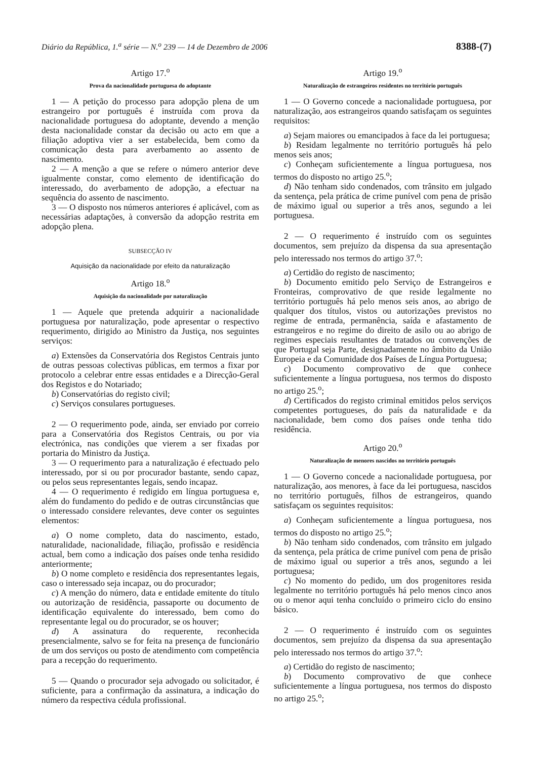Diário da República, 1.<sup>a</sup> série — N.<sup>o</sup> 239 — 14 de Dezembro de 2006 8388-(7)
Artigo 17.<sup>o</sup>
Prova da nacionalidade portuguesa do adoptante
1 — A petição do processo para adopção plena de um estrangeiro por português é instruída com prova da nacionalidade portuguesa do adoptante, devendo a menção desta nacionalidade constar da decisão ou acto em que a filiação adoptiva vier a ser estabelecida, bem como da comunicação desta para averbamento ao assento de nascimento.
2 — A menção a que se refere o número anterior deve igualmente constar, como elemento de identificação do interessado, do averbamento de adopção, a efectuar na sequência do assento de nascimento.
3 — O disposto nos números anteriores é aplicável, com as necessárias adaptações, à conversão da adopção restrita em adopção plena.
SUBSECÇÃO IV
Aquisição da nacionalidade por efeito da naturalização
Artigo 18.<sup>o</sup>
Aquisição da nacionalidade por naturalização
1 — Aquele que pretenda adquirir a nacionalidade portuguesa por naturalização, pode apresentar o respectivo requerimento, dirigido ao Ministro da Justiça, nos seguintes serviços:
a) Extensões da Conservatória dos Registos Centrais junto de outras pessoas colectivas públicas, em termos a fixar por protocolo a celebrar entre essas entidades e a Direcção-Geral dos Registos e do Notariado;
b) Conservatórias do registo civil;
c) Serviços consulares portugueses.
2 — O requerimento pode, ainda, ser enviado por correio para a Conservatória dos Registos Centrais, ou por via electrónica, nas condições que vierem a ser fixadas por portaria do Ministro da Justiça.
3 — O requerimento para a naturalização é efectuado pelo interessado, por si ou por procurador bastante, sendo capaz, ou pelos seus representantes legais, sendo incapaz.
4 — O requerimento é redigido em língua portuguesa e, além do fundamento do pedido e de outras circunstâncias que o interessado considere relevantes, deve conter os seguintes elementos:
a) O nome completo, data do nascimento, estado, naturalidade, nacionalidade, filiação, profissão e residência actual, bem como a indicação dos países onde tenha residido anteriormente;
b) O nome completo e residência dos representantes legais, caso o interessado seja incapaz, ou do procurador;
c) A menção do número, data e entidade emitente do título ou autorização de residência, passaporte ou documento de identificação equivalente do interessado, bem como do representante legal ou do procurador, se os houver;
d) A assinatura do requerente, reconhecida presencialmente, salvo se for feita na presença de funcionário de um dos serviços ou posto de atendimento com competência para a recepção do requerimento.
5 — Quando o procurador seja advogado ou solicitador, é suficiente, para a confirmação da assinatura, a indicação do número da respectiva cédula profissional.
Artigo 19.<sup>o</sup>
Naturalização de estrangeiros residentes no território português
1 — O Governo concede a nacionalidade portuguesa, por naturalização, aos estrangeiros quando satisfaçam os seguintes requisitos:
a) Sejam maiores ou emancipados à face da lei portuguesa;
b) Residam legalmente no território português há pelo menos seis anos;
c) Conheçam suficientemente a língua portuguesa, nos termos do disposto no artigo 25.<sup>o</sup>;
d) Não tenham sido condenados, com trânsito em julgado da sentença, pela prática de crime punível com pena de prisão de máximo igual ou superior a três anos, segundo a lei portuguesa.
2 — O requerimento é instruído com os seguintes documentos, sem prejuízo da dispensa da sua apresentação pelo interessado nos termos do artigo 37.<sup>o</sup>:
a) Certidão do registo de nascimento;
b) Documento emitido pelo Serviço de Estrangeiros e Fronteiras, comprovativo de que reside legalmente no território português há pelo menos seis anos, ao abrigo de qualquer dos títulos, vistos ou autorizações previstos no regime de entrada, permanência, saída e afastamento de estrangeiros e no regime do direito de asilo ou ao abrigo de regimes especiais resultantes de tratados ou convenções de que Portugal seja Parte, designadamente no âmbito da União Europeia e da Comunidade dos Países de Língua Portuguesa;
c) Documento comprovativo de que conhece suficientemente a língua portuguesa, nos termos do disposto no artigo 25.<sup>o</sup>;
d) Certificados do registo criminal emitidos pelos serviços competentes portugueses, do país da naturalidade e da nacionalidade, bem como dos países onde tenha tido residência.
Artigo 20.<sup>o</sup>
Naturalização de menores nascidos no território português
1 — O Governo concede a nacionalidade portuguesa, por naturalização, aos menores, à face da lei portuguesa, nascidos no território português, filhos de estrangeiros, quando satisfaçam os seguintes requisitos:
a) Conheçam suficientemente a língua portuguesa, nos termos do disposto no artigo 25.<sup>o</sup>;
b) Não tenham sido condenados, com trânsito em julgado da sentença, pela prática de crime punível com pena de prisão de máximo igual ou superior a três anos, segundo a lei portuguesa;
c) No momento do pedido, um dos progenitores resida legalmente no território português há pelo menos cinco anos ou o menor aqui tenha concluído o primeiro ciclo do ensino básico.
2 — O requerimento é instruído com os seguintes documentos, sem prejuízo da dispensa da sua apresentação pelo interessado nos termos do artigo 37.<sup>o</sup>:
a) Certidão do registo de nascimento;
b) Documento comprovativo de que conhece suficientemente a língua portuguesa, nos termos do disposto no artigo 25.<sup>o</sup>;